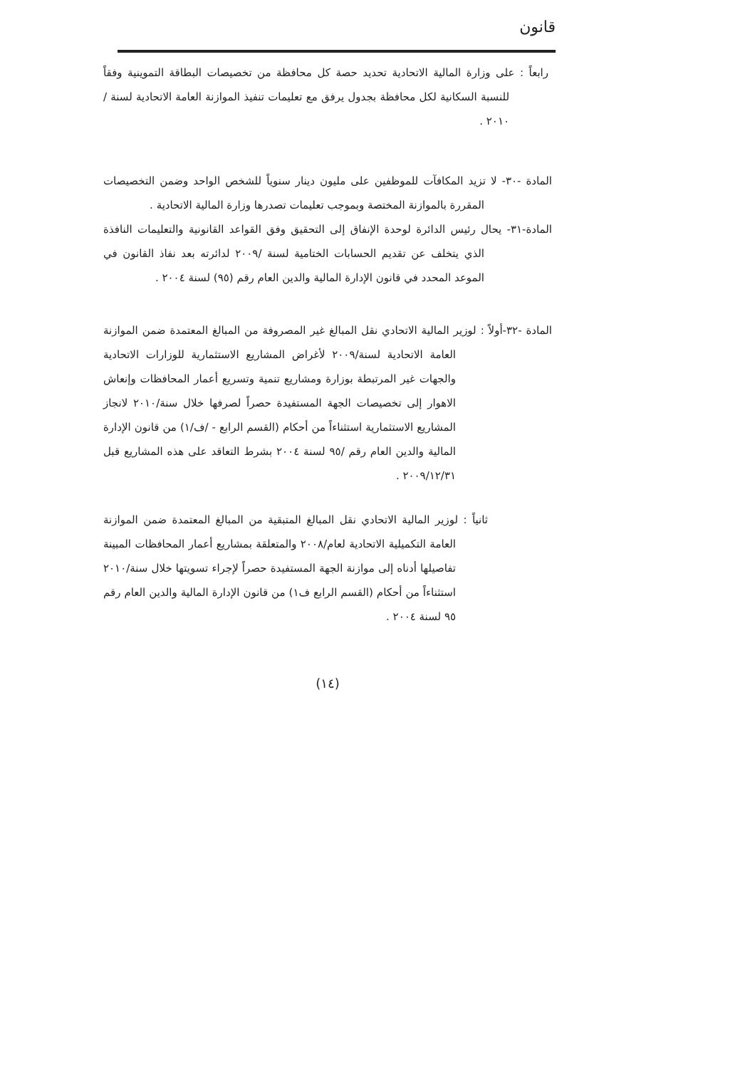قانون
رابعاً : على وزارة المالية الاتحادية تحديد حصة كل محافظة من تخصيصات البطاقة التموينية وفقاً للنسبة السكانية لكل محافظة بجدول يرفق مع تعليمات تنفيذ الموازنة العامة الاتحادية لسنة / ٢٠١٠ .
المادة -٣٠- لا تزيد المكافآت للموظفين على مليون دينار سنوياً للشخص الواحد وضمن التخصيصات المقررة بالموازنة المختصة وبموجب تعليمات تصدرها وزارة المالية الاتحادية .
المادة-٣١- يحال رئيس الدائرة لوحدة الإنفاق إلى التحقيق وفق القواعد القانونية والتعليمات النافذة الذي يتخلف عن تقديم الحسابات الختامية لسنة /٢٠٠٩ لدائرته بعد نفاذ القانون في الموعد المحدد في قانون الإدارة المالية والدين العام رقم (٩٥) لسنة ٢٠٠٤ .
المادة -٣٢-أولاً : لوزير المالية الاتحادي نقل المبالغ غير المصروفة من المبالغ المعتمدة ضمن الموازنة العامة الاتحادية لسنة/٢٠٠٩ لأغراض المشاريع الاستثمارية للوزارات الاتحادية والجهات غير المرتبطة بوزارة ومشاريع تنمية وتسريع أعمار المحافظات وإنعاش الاهوار إلى تخصيصات الجهة المستفيدة حصراً لصرفها خلال سنة/٢٠١٠ لانجاز المشاريع الاستثمارية استثناءاً من أحكام (القسم الرابع - /ف/١) من قانون الإدارة المالية والدين العام رقم /٩٥ لسنة ٢٠٠٤ بشرط التعاقد على هذه المشاريع قبل ٢٠٠٩/١٢/٣١ .
ثانياً : لوزير المالية الاتحادي نقل المبالغ المتبقية من المبالغ المعتمدة ضمن الموازنة العامة التكميلية الاتحادية لعام/٢٠٠٨ والمتعلقة بمشاريع أعمار المحافظات المبينة تفاصيلها أدناه إلى موازنة الجهة المستفيدة حصراً لإجراء تسويتها خلال سنة/٢٠١٠ استثناءاً من أحكام (القسم الرابع ف١) من قانون الإدارة المالية والدين العام رقم ٩٥ لسنة ٢٠٠٤ .
(١٤)